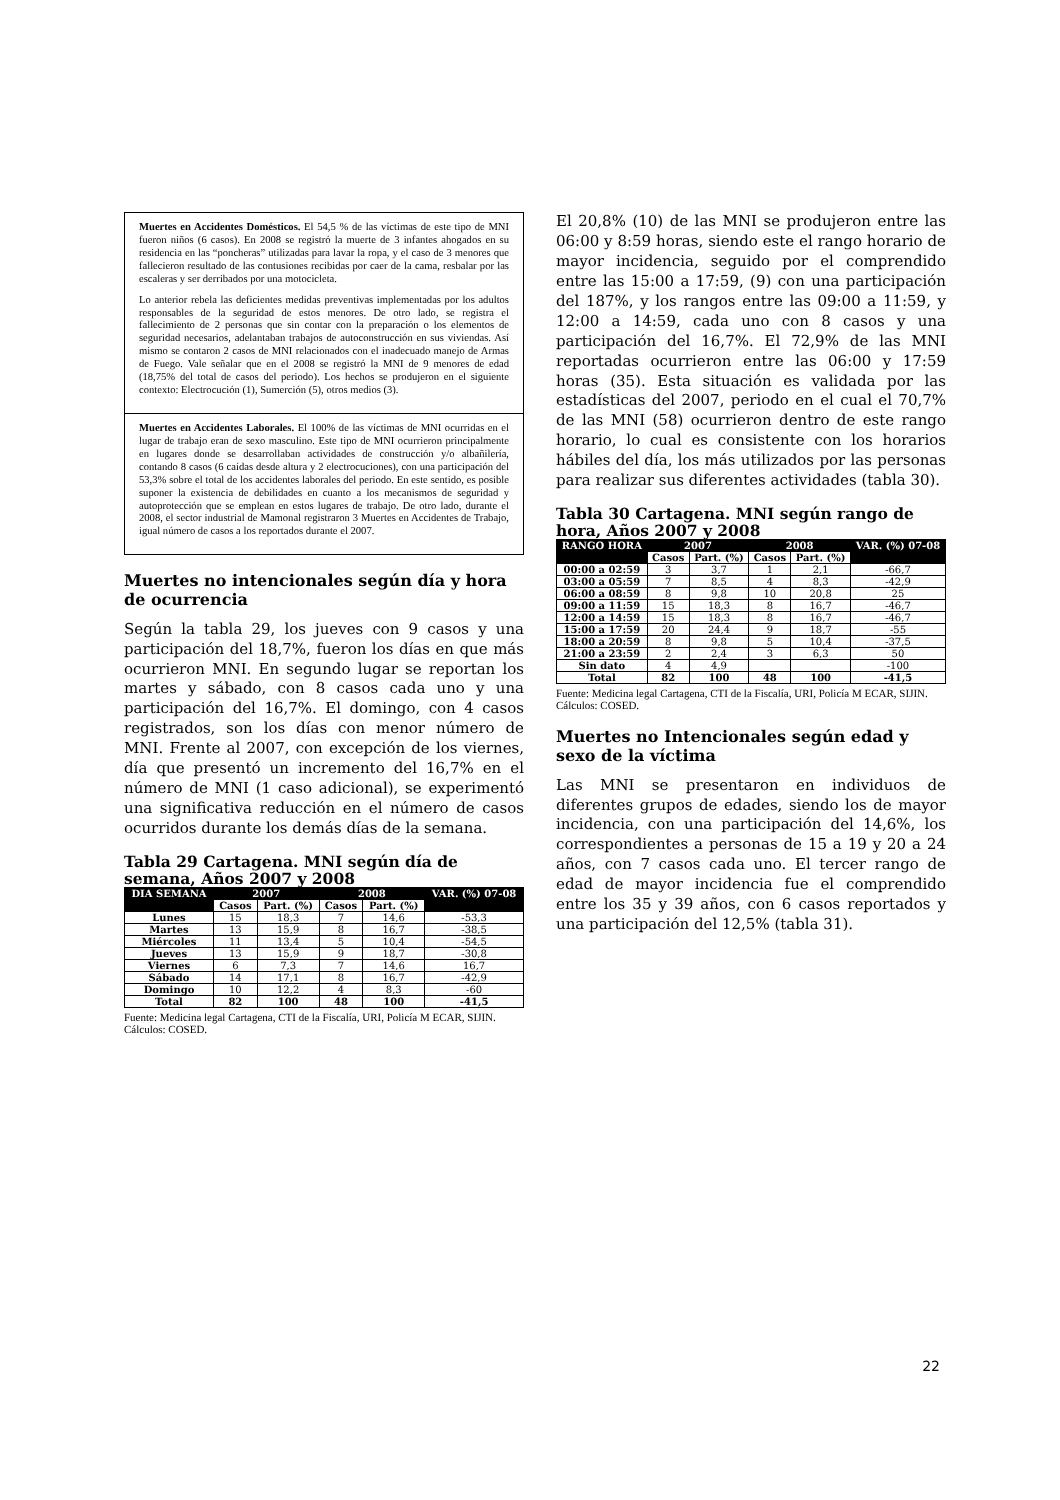Muertes en Accidentes Domésticos. El 54,5 % de las víctimas de este tipo de MNI fueron niños (6 casos). En 2008 se registró la muerte de 3 infantes ahogados en su residencia en las “poncheras” utilizadas para lavar la ropa, y el caso de 3 menores que fallecieron resultado de las contusiones recibidas por caer de la cama, resbalar por las escaleras y ser derribados por una motocicleta.
Lo anterior rebela las deficientes medidas preventivas implementadas por los adultos responsables de la seguridad de estos menores. De otro lado, se registra el fallecimiento de 2 personas que sin contar con la preparación o los elementos de seguridad necesarios, adelantaban trabajos de autoconstrucción en sus viviendas. Así mismo se contaron 2 casos de MNI relacionados con el inadecuado manejo de Armas de Fuego. Vale señalar que en el 2008 se registró la MNI de 9 menores de edad (18,75% del total de casos del periodo). Los hechos se produjeron en el siguiente contexto: Electrocución (1), Sumerción (5), otros medios (3).
Muertes en Accidentes Laborales. El 100% de las víctimas de MNI ocurridas en el lugar de trabajo eran de sexo masculino. Este tipo de MNI ocurrieron principalmente en lugares donde se desarrollaban actividades de construcción y/o albañilería, contando 8 casos (6 caídas desde altura y 2 electrocuciones), con una participación del 53,3% sobre el total de los accidentes laborales del periodo. En este sentido, es posible suponer la existencia de debilidades en cuanto a los mecanismos de seguridad y autoprotección que se emplean en estos lugares de trabajo. De otro lado, durante el 2008, el sector industrial de Mamonal registraron 3 Muertes en Accidentes de Trabajo, igual número de casos a los reportados durante el 2007.
Muertes no intencionales según día y hora de ocurrencia
Según la tabla 29, los jueves con 9 casos y una participación del 18,7%, fueron los días en que más ocurrieron MNI. En segundo lugar se reportan los martes y sábado, con 8 casos cada uno y una participación del 16,7%. El domingo, con 4 casos registrados, son los días con menor número de MNI. Frente al 2007, con excepción de los viernes, día que presentó un incremento del 16,7% en el número de MNI (1 caso adicional), se experimentó una significativa reducción en el número de casos ocurridos durante los demás días de la semana.
Tabla 29 Cartagena. MNI según día de semana, Años 2007 y 2008
| DIA SEMANA | 2007 | | 2008 | | VAR. (%) 07-08 |
| --- | --- | --- | --- | --- | --- |
| | Casos | Part. (%) | Casos | Part. (%) | |
| Lunes | 15 | 18,3 | 7 | 14,6 | -53,3 |
| Martes | 13 | 15,9 | 8 | 16,7 | -38,5 |
| Miércoles | 11 | 13,4 | 5 | 10,4 | -54,5 |
| Jueves | 13 | 15,9 | 9 | 18,7 | -30,8 |
| Viernes | 6 | 7,3 | 7 | 14,6 | 16,7 |
| Sábado | 14 | 17,1 | 8 | 16,7 | -42,9 |
| Domingo | 10 | 12,2 | 4 | 8,3 | -60 |
| Total | 82 | 100 | 48 | 100 | -41,5 |
Fuente: Medicina legal Cartagena, CTI de la Fiscalía, URI, Policía M ECAR, SIJIN. Cálculos: COSED.
El 20,8% (10) de las MNI se produjeron entre las 06:00 y 8:59 horas, siendo este el rango horario de mayor incidencia, seguido por el comprendido entre las 15:00 a 17:59, (9) con una participación del 187%, y los rangos entre las 09:00 a 11:59, y 12:00 a 14:59, cada uno con 8 casos y una participación del 16,7%. El 72,9% de las MNI reportadas ocurrieron entre las 06:00 y 17:59 horas (35). Esta situación es validada por las estadísticas del 2007, periodo en el cual el 70,7% de las MNI (58) ocurrieron dentro de este rango horario, lo cual es consistente con los horarios hábiles del día, los más utilizados por las personas para realizar sus diferentes actividades (tabla 30).
Tabla 30 Cartagena. MNI según rango de hora, Años 2007 y 2008
| RANGO HORA | 2007 | | 2008 | | VAR. (%) 07-08 |
| --- | --- | --- | --- | --- | --- |
| | Casos | Part. (%) | Casos | Part. (%) | |
| 00:00 a 02:59 | 3 | 3,7 | 1 | 2,1 | -66,7 |
| 03:00 a 05:59 | 7 | 8,5 | 4 | 8,3 | -42,9 |
| 06:00 a 08:59 | 8 | 9,8 | 10 | 20,8 | 25 |
| 09:00 a 11:59 | 15 | 18,3 | 8 | 16,7 | -46,7 |
| 12:00 a 14:59 | 15 | 18,3 | 8 | 16,7 | -46,7 |
| 15:00 a 17:59 | 20 | 24,4 | 9 | 18,7 | -55 |
| 18:00 a 20:59 | 8 | 9,8 | 5 | 10,4 | -37,5 |
| 21:00 a 23:59 | 2 | 2,4 | 3 | 6,3 | 50 |
| Sin dato | 4 | 4,9 | | | -100 |
| Total | 82 | 100 | 48 | 100 | -41,5 |
Fuente: Medicina legal Cartagena, CTI de la Fiscalía, URI, Policía M ECAR, SIJIN. Cálculos: COSED.
Muertes no Intencionales según edad y sexo de la víctima
Las MNI se presentaron en individuos de diferentes grupos de edades, siendo los de mayor incidencia, con una participación del 14,6%, los correspondientes a personas de 15 a 19 y 20 a 24 años, con 7 casos cada uno. El tercer rango de edad de mayor incidencia fue el comprendido entre los 35 y 39 años, con 6 casos reportados y una participación del 12,5% (tabla 31).
22